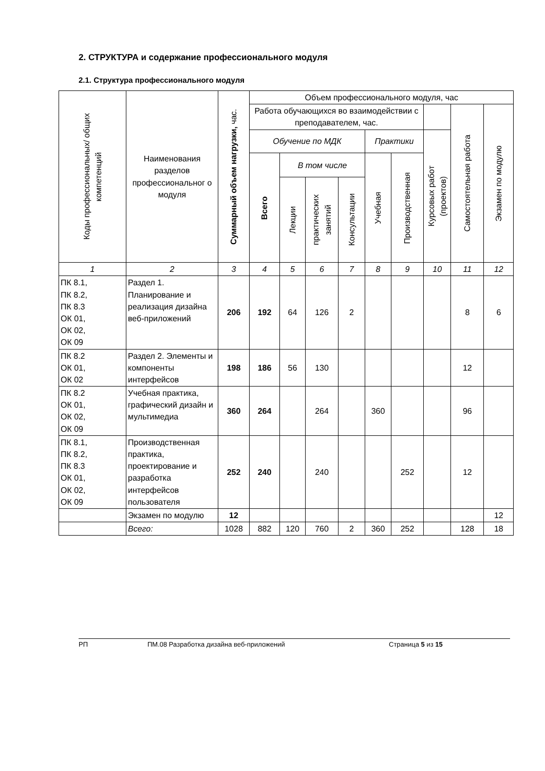2. СТРУКТУРА и содержание профессионального модуля
2.1. Структура профессионального модуля
| Коды профессиональных/ общих компетенций | Наименования разделов профессиональног о модуля | Суммарный объем нагрузки, час. | Объем профессионального модуля, час | | | | | | | | |
| --- | --- | --- | --- | --- | --- | --- | --- | --- | --- | --- | --- |
| | | | Работа обучающихся во взаимодействии с преподавателем, час. | | | | | | | Самостоятельная работа | Экзамен по модулю |
| | | | Обучение по МДК | | | | Практики | | Курсовых работ (проектов) | | |
| | | | Всего | В том числе | | | Учебная | Производственная | | | |
| | | | | Лекции | практических занятий | Консультации | | | | | |
| 1 | 2 | 3 | 4 | 5 | 6 | 7 | 8 | 9 | 10 | 11 | 12 |
| ПК 8.1, ПК 8.2, ПК 8.3 ОК 01, ОК 02, ОК 09 | Раздел 1. Планирование и реализация дизайна веб-приложений | 206 | 192 | 64 | 126 | 2 | | | | 8 | 6 |
| ПК 8.2 ОК 01, ОК 02 | Раздел 2. Элементы и компоненты интерфейсов | 198 | 186 | 56 | 130 | | | | | 12 | |
| ПК 8.2 ОК 01, ОК 02, ОК 09 | Учебная практика, графический дизайн и мультимедиа | 360 | 264 | | 264 | | 360 | | | 96 | |
| ПК 8.1, ПК 8.2, ПК 8.3 ОК 01, ОК 02, ОК 09 | Производственная практика, проектирование и разработка интерфейсов пользователя | 252 | 240 | | 240 | | | 252 | | 12 | |
| | Экзамен по модулю | 12 | | | | | | | | | 12 |
| | Всего: | 1028 | 882 | 120 | 760 | 2 | 360 | 252 | | 128 | 18 |
РП ПМ.08 Разработка дизайна веб-приложений Страница 5 из 15